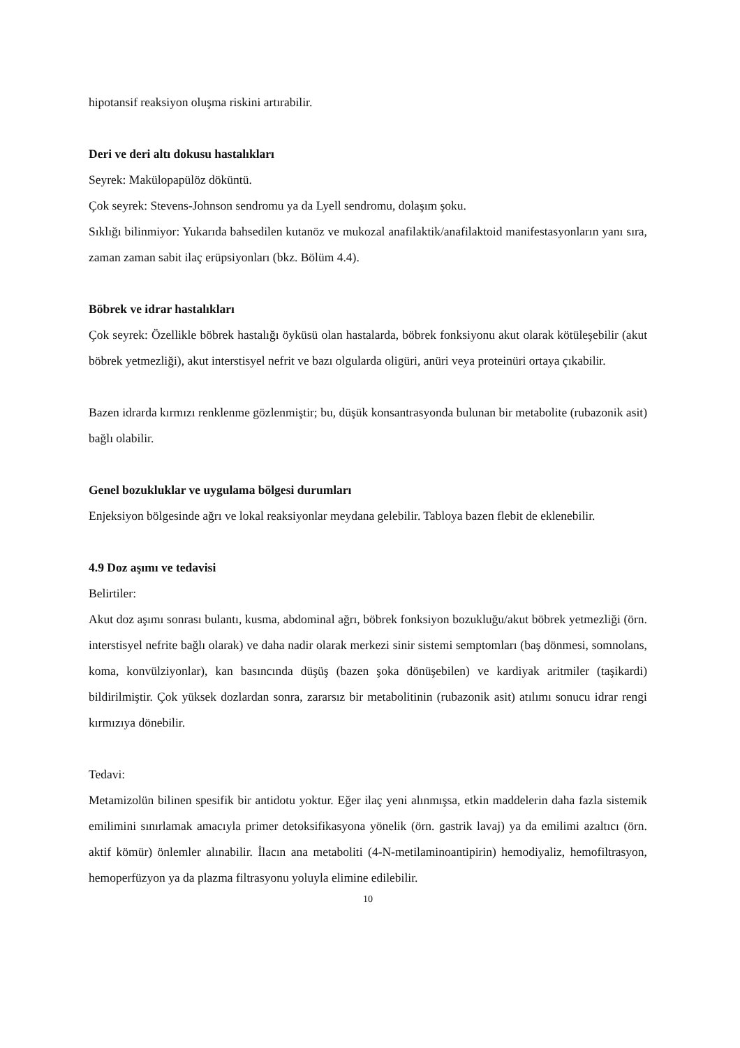hipotansif reaksiyon oluşma riskini artırabilir.
Deri ve deri altı dokusu hastalıkları
Seyrek: Makülopapülöz döküntü.
Çok seyrek: Stevens-Johnson sendromu ya da Lyell sendromu, dolaşım şoku.
Sıklığı bilinmiyor: Yukarıda bahsedilen kutanöz ve mukozal anafilaktik/anafilaktoid manifestasyonların yanı sıra, zaman zaman sabit ilaç erüpsiyonları (bkz. Bölüm 4.4).
Böbrek ve idrar hastalıkları
Çok seyrek: Özellikle böbrek hastalığı öyküsü olan hastalarda, böbrek fonksiyonu akut olarak kötüleşebilir (akut böbrek yetmezliği), akut interstisyel nefrit ve bazı olgularda oligüri, anüri veya proteinüri ortaya çıkabilir.
Bazen idrarda kırmızı renklenme gözlenmiştir; bu, düşük konsantrasyonda bulunan bir metabolite (rubazonik asit) bağlı olabilir.
Genel bozukluklar ve uygulama bölgesi durumları
Enjeksiyon bölgesinde ağrı ve lokal reaksiyonlar meydana gelebilir. Tabloya bazen flebit de eklenebilir.
4.9 Doz aşımı ve tedavisi
Belirtiler:
Akut doz aşımı sonrası bulantı, kusma, abdominal ağrı, böbrek fonksiyon bozukluğu/akut böbrek yetmezliği (örn. interstisyel nefrite bağlı olarak) ve daha nadir olarak merkezi sinir sistemi semptomları (baş dönmesi, somnolans, koma, konvülziyonlar), kan basıncında düşüş (bazen şoka dönüşebilen) ve kardiyak aritmiler (taşikardi) bildirilmiştir. Çok yüksek dozlardan sonra, zararsız bir metabolitinin (rubazonik asit) atılımı sonucu idrar rengi kırmızıya dönebilir.
Tedavi:
Metamizolün bilinen spesifik bir antidotu yoktur. Eğer ilaç yeni alınmışsa, etkin maddelerin daha fazla sistemik emilimini sınırlamak amacıyla primer detoksifikasyona yönelik (örn. gastrik lavaj) ya da emilimi azaltıcı (örn. aktif kömür) önlemler alınabilir. İlacın ana metaboliti (4-N-metilaminoantipirin) hemodiyaliz, hemofiltrasyon, hemoperfüzyon ya da plazma filtrasyonu yoluyla elimine edilebilir.
10